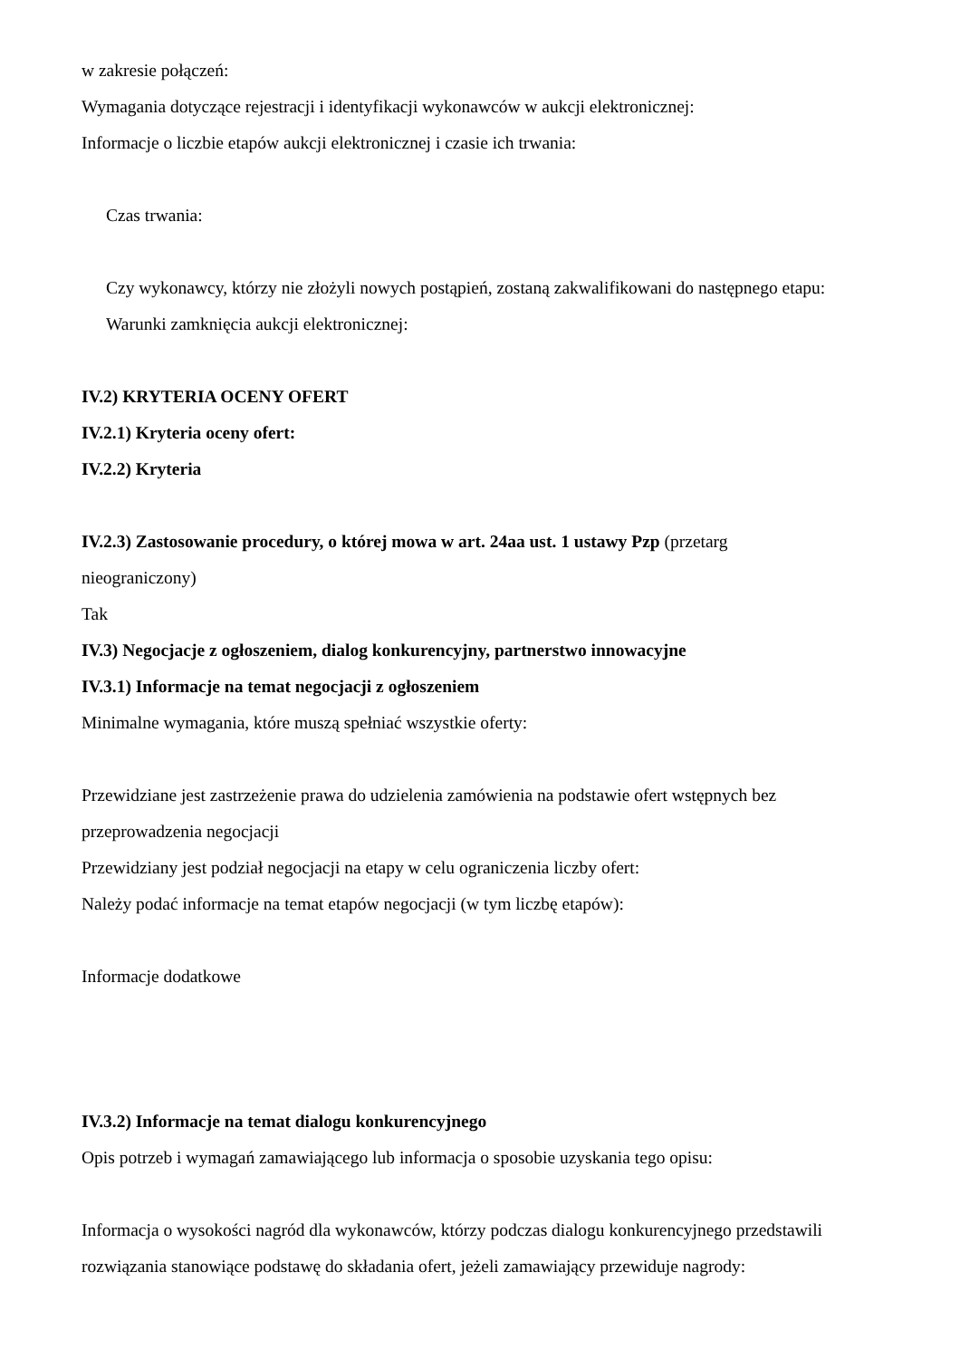w zakresie połączeń:
Wymagania dotyczące rejestracji i identyfikacji wykonawców w aukcji elektronicznej:
Informacje o liczbie etapów aukcji elektronicznej i czasie ich trwania:
Czas trwania:
Czy wykonawcy, którzy nie złożyli nowych postąpień, zostaną zakwalifikowani do następnego etapu:
Warunki zamknięcia aukcji elektronicznej:
IV.2) KRYTERIA OCENY OFERT
IV.2.1) Kryteria oceny ofert:
IV.2.2) Kryteria
IV.2.3) Zastosowanie procedury, o której mowa w art. 24aa ust. 1 ustawy Pzp (przetarg
nieograniczony)
Tak
IV.3) Negocjacje z ogłoszeniem, dialog konkurencyjny, partnerstwo innowacyjne
IV.3.1) Informacje na temat negocjacji z ogłoszeniem
Minimalne wymagania, które muszą spełniać wszystkie oferty:
Przewidziane jest zastrzeżenie prawa do udzielenia zamówienia na podstawie ofert wstępnych bez
przeprowadzenia negocjacji
Przewidziany jest podział negocjacji na etapy w celu ograniczenia liczby ofert:
Należy podać informacje na temat etapów negocjacji (w tym liczbę etapów):
Informacje dodatkowe
IV.3.2) Informacje na temat dialogu konkurencyjnego
Opis potrzeb i wymagań zamawiającego lub informacja o sposobie uzyskania tego opisu:
Informacja o wysokości nagród dla wykonawców, którzy podczas dialogu konkurencyjnego przedstawili
rozwiązania stanowiące podstawę do składania ofert, jeżeli zamawiający przewiduje nagrody: